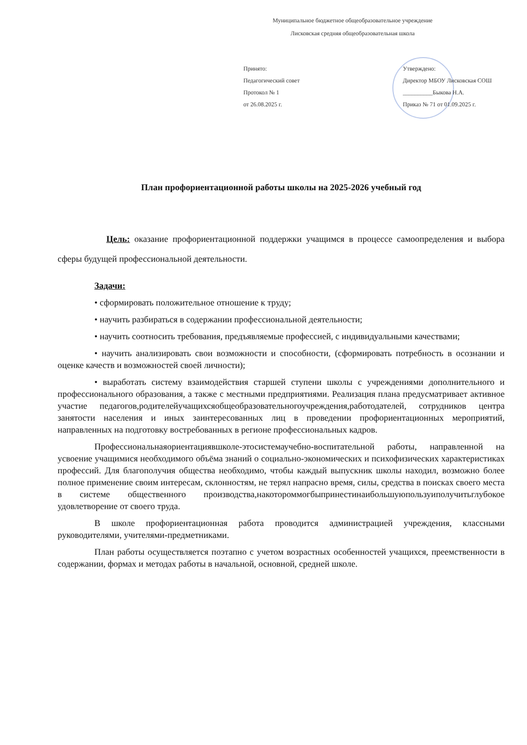Муниципальное бюджетное общеобразовательное учреждение
Лисковская средняя общеобразовательная школа
Принято:
Педагогический совет
Протокол № 1
от 26.08.2025 г.
Утверждено:
Директор МБОУ Лисковская СОШ
__________Быкова Н.А.
Приказ № 71 от 01.09.2025 г.
План профориентационной работы школы на 2025-2026 учебный год
Цель: оказание профориентационной поддержки учащимся в процессе самоопределения и выбора сферы будущей профессиональной деятельности.
Задачи:
• сформировать положительное отношение к труду;
• научить разбираться в содержании профессиональной деятельности;
• научить соотносить требования, предъявляемые профессией, с индивидуальными качествами;
• научить анализировать свои возможности и способности, (сформировать потребность в осознании и оценке качеств и возможностей своей личности);
• выработать систему взаимодействия старшей ступени школы с учреждениями дополнительного и профессионального образования, а также с местными предприятиями. Реализация плана предусматривает активное участие педагогов,родителейучащихсяобщеобразовательногоучреждения,работодателей, сотрудников центра занятости населения и иных заинтересованных лиц в проведении профориентационных мероприятий, направленных на подготовку востребованных в регионе профессиональных кадров.
Профессиональнаяориентациявшколе-этосистемаучебно-воспитательной работы, направленной на усвоение учащимися необходимого объёма знаний о социально-экономических и психофизических характеристиках профессий. Для благополучия общества необходимо, чтобы каждый выпускник школы находил, возможно более полное применение своим интересам, склонностям, не терял напрасно время, силы, средства в поисках своего места в системе общественного производства,накотороммогбыпринестинаибольшуюпользуиполучитьглубокое удовлетворение от своего труда.
В школе профориентационная работа проводится администрацией учреждения, классными руководителями, учителями-предметниками.
План работы осуществляется поэтапно с учетом возрастных особенностей учащихся, преемственности в содержании, формах и методах работы в начальной, основной, средней школе.